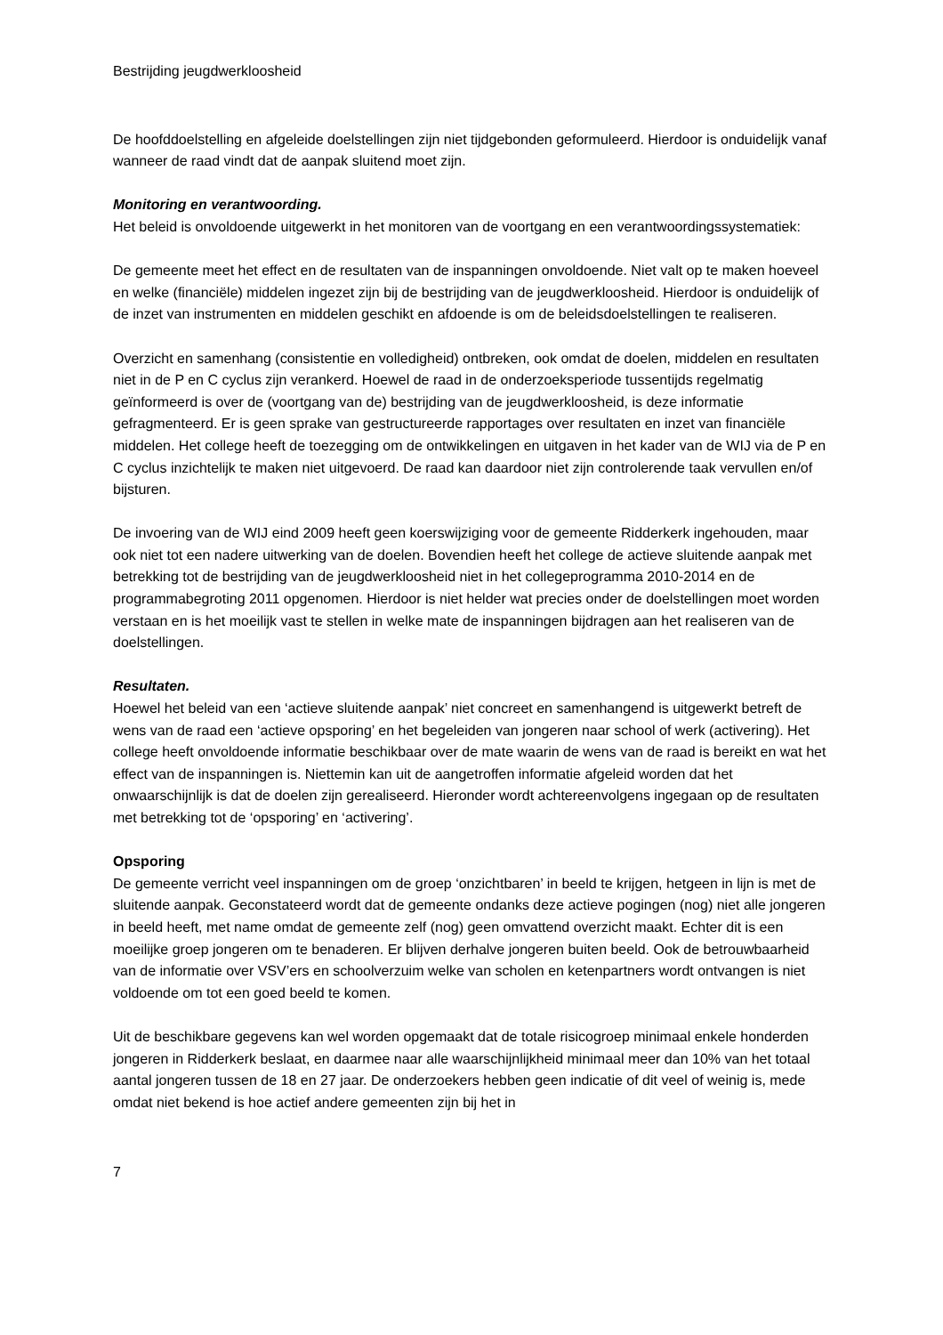Bestrijding jeugdwerkloosheid
De hoofddoelstelling en afgeleide doelstellingen zijn niet tijdgebonden geformuleerd. Hierdoor is onduidelijk vanaf wanneer de raad vindt dat de aanpak sluitend moet zijn.
Monitoring en verantwoording.
Het beleid is onvoldoende uitgewerkt in het monitoren van de voortgang en een verantwoordingssystematiek:
De gemeente meet het effect en de resultaten van de inspanningen onvoldoende. Niet valt op te maken hoeveel en welke (financiële) middelen ingezet zijn bij de bestrijding van de jeugdwerkloosheid. Hierdoor is onduidelijk of de inzet van instrumenten en middelen geschikt en afdoende is om de beleidsdoelstellingen te realiseren.
Overzicht en samenhang (consistentie en volledigheid) ontbreken, ook omdat de doelen, middelen en resultaten niet in de P en C cyclus zijn verankerd. Hoewel de raad in de onderzoeksperiode tussentijds regelmatig geïnformeerd is over de (voortgang van de) bestrijding van de jeugdwerkloosheid, is deze informatie gefragmenteerd. Er is geen sprake van gestructureerde rapportages over resultaten en inzet van financiële middelen. Het college heeft de toezegging om de ontwikkelingen en uitgaven in het kader van de WIJ via de P en C cyclus inzichtelijk te maken niet uitgevoerd. De raad kan daardoor niet zijn controlerende taak vervullen en/of bijsturen.
De invoering van de WIJ eind 2009 heeft geen koerswijziging voor de gemeente Ridderkerk ingehouden, maar ook niet tot een nadere uitwerking van de doelen. Bovendien heeft het college de actieve sluitende aanpak met betrekking tot de bestrijding van de jeugdwerkloosheid niet in het collegeprogramma 2010-2014 en de programmabegroting 2011 opgenomen. Hierdoor is niet helder wat precies onder de doelstellingen moet worden verstaan en is het moeilijk vast te stellen in welke mate de inspanningen bijdragen aan het realiseren van de doelstellingen.
Resultaten.
Hoewel het beleid van een ‘actieve sluitende aanpak’ niet concreet en samenhangend is uitgewerkt betreft de wens van de raad een ‘actieve opsporing’ en het begeleiden van jongeren naar school of werk (activering). Het college heeft onvoldoende informatie beschikbaar over de mate waarin de wens van de raad is bereikt en wat het effect van de inspanningen is. Niettemin kan uit de aangetroffen informatie afgeleid worden dat het onwaarschijnlijk is dat de doelen zijn gerealiseerd. Hieronder wordt achtereenvolgens ingegaan op de resultaten met betrekking tot de ‘opsporing’ en ‘activering’.
Opsporing
De gemeente verricht veel inspanningen om de groep ‘onzichtbaren’ in beeld te krijgen, hetgeen in lijn is met de sluitende aanpak. Geconstateerd wordt dat de gemeente ondanks deze actieve pogingen (nog) niet alle jongeren in beeld heeft, met name omdat de gemeente zelf (nog) geen omvattend overzicht maakt. Echter dit is een moeilijke groep jongeren om te benaderen. Er blijven derhalve jongeren buiten beeld. Ook de betrouwbaarheid van de informatie over VSV’ers en schoolverzuim welke van scholen en ketenpartners wordt ontvangen is niet voldoende om tot een goed beeld te komen.
Uit de beschikbare gegevens kan wel worden opgemaakt dat de totale risicogroep minimaal enkele honderden jongeren in Ridderkerk beslaat, en daarmee naar alle waarschijnlijkheid minimaal meer dan 10% van het totaal aantal jongeren tussen de 18 en 27 jaar. De onderzoekers hebben geen indicatie of dit veel of weinig is, mede omdat niet bekend is hoe actief andere gemeenten zijn bij het in
7